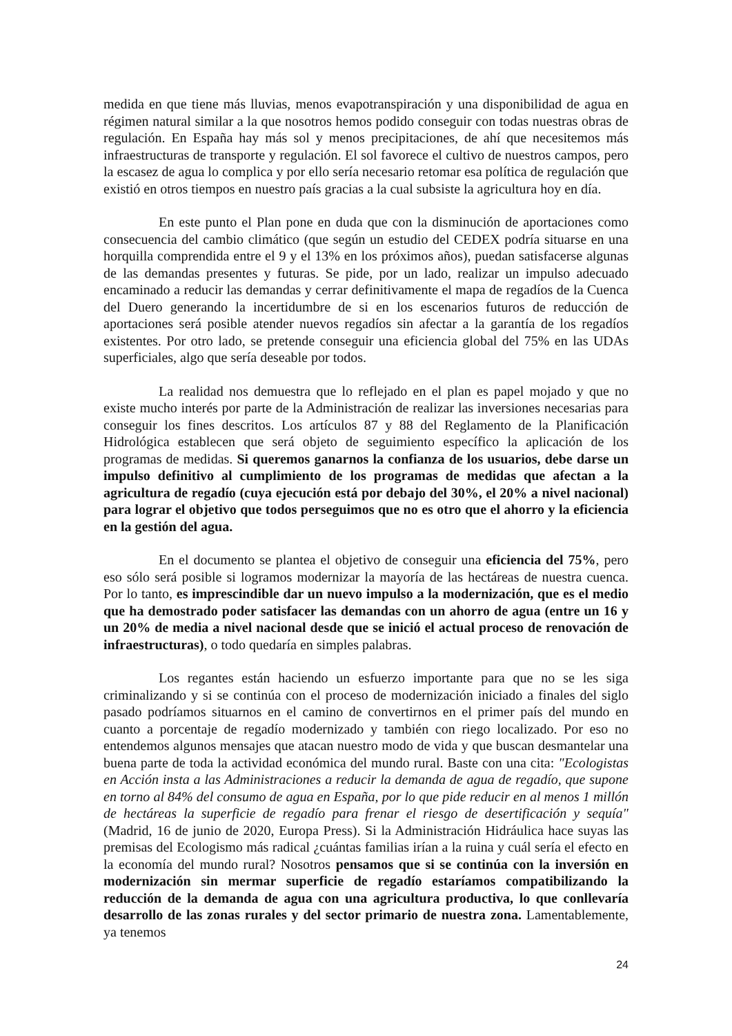medida en que tiene más lluvias, menos evapotranspiración y una disponibilidad de agua en régimen natural similar a la que nosotros hemos podido conseguir con todas nuestras obras de regulación. En España hay más sol y menos precipitaciones, de ahí que necesitemos más infraestructuras de transporte y regulación. El sol favorece el cultivo de nuestros campos, pero la escasez de agua lo complica y por ello sería necesario retomar esa política de regulación que existió en otros tiempos en nuestro país gracias a la cual subsiste la agricultura hoy en día.
En este punto el Plan pone en duda que con la disminución de aportaciones como consecuencia del cambio climático (que según un estudio del CEDEX podría situarse en una horquilla comprendida entre el 9 y el 13% en los próximos años), puedan satisfacerse algunas de las demandas presentes y futuras. Se pide, por un lado, realizar un impulso adecuado encaminado a reducir las demandas y cerrar definitivamente el mapa de regadíos de la Cuenca del Duero generando la incertidumbre de si en los escenarios futuros de reducción de aportaciones será posible atender nuevos regadíos sin afectar a la garantía de los regadíos existentes. Por otro lado, se pretende conseguir una eficiencia global del 75% en las UDAs superficiales, algo que sería deseable por todos.
La realidad nos demuestra que lo reflejado en el plan es papel mojado y que no existe mucho interés por parte de la Administración de realizar las inversiones necesarias para conseguir los fines descritos. Los artículos 87 y 88 del Reglamento de la Planificación Hidrológica establecen que será objeto de seguimiento específico la aplicación de los programas de medidas. Si queremos ganarnos la confianza de los usuarios, debe darse un impulso definitivo al cumplimiento de los programas de medidas que afectan a la agricultura de regadío (cuya ejecución está por debajo del 30%, el 20% a nivel nacional) para lograr el objetivo que todos perseguimos que no es otro que el ahorro y la eficiencia en la gestión del agua.
En el documento se plantea el objetivo de conseguir una eficiencia del 75%, pero eso sólo será posible si logramos modernizar la mayoría de las hectáreas de nuestra cuenca. Por lo tanto, es imprescindible dar un nuevo impulso a la modernización, que es el medio que ha demostrado poder satisfacer las demandas con un ahorro de agua (entre un 16 y un 20% de media a nivel nacional desde que se inició el actual proceso de renovación de infraestructuras), o todo quedaría en simples palabras.
Los regantes están haciendo un esfuerzo importante para que no se les siga criminalizando y si se continúa con el proceso de modernización iniciado a finales del siglo pasado podríamos situarnos en el camino de convertirnos en el primer país del mundo en cuanto a porcentaje de regadío modernizado y también con riego localizado. Por eso no entendemos algunos mensajes que atacan nuestro modo de vida y que buscan desmantelar una buena parte de toda la actividad económica del mundo rural. Baste con una cita: "Ecologistas en Acción insta a las Administraciones a reducir la demanda de agua de regadío, que supone en torno al 84% del consumo de agua en España, por lo que pide reducir en al menos 1 millón de hectáreas la superficie de regadío para frenar el riesgo de desertificación y sequía" (Madrid, 16 de junio de 2020, Europa Press). Si la Administración Hidráulica hace suyas las premisas del Ecologismo más radical ¿cuántas familias irían a la ruina y cuál sería el efecto en la economía del mundo rural? Nosotros pensamos que si se continúa con la inversión en modernización sin mermar superficie de regadío estaríamos compatibilizando la reducción de la demanda de agua con una agricultura productiva, lo que conllevaría desarrollo de las zonas rurales y del sector primario de nuestra zona. Lamentablemente, ya tenemos
24